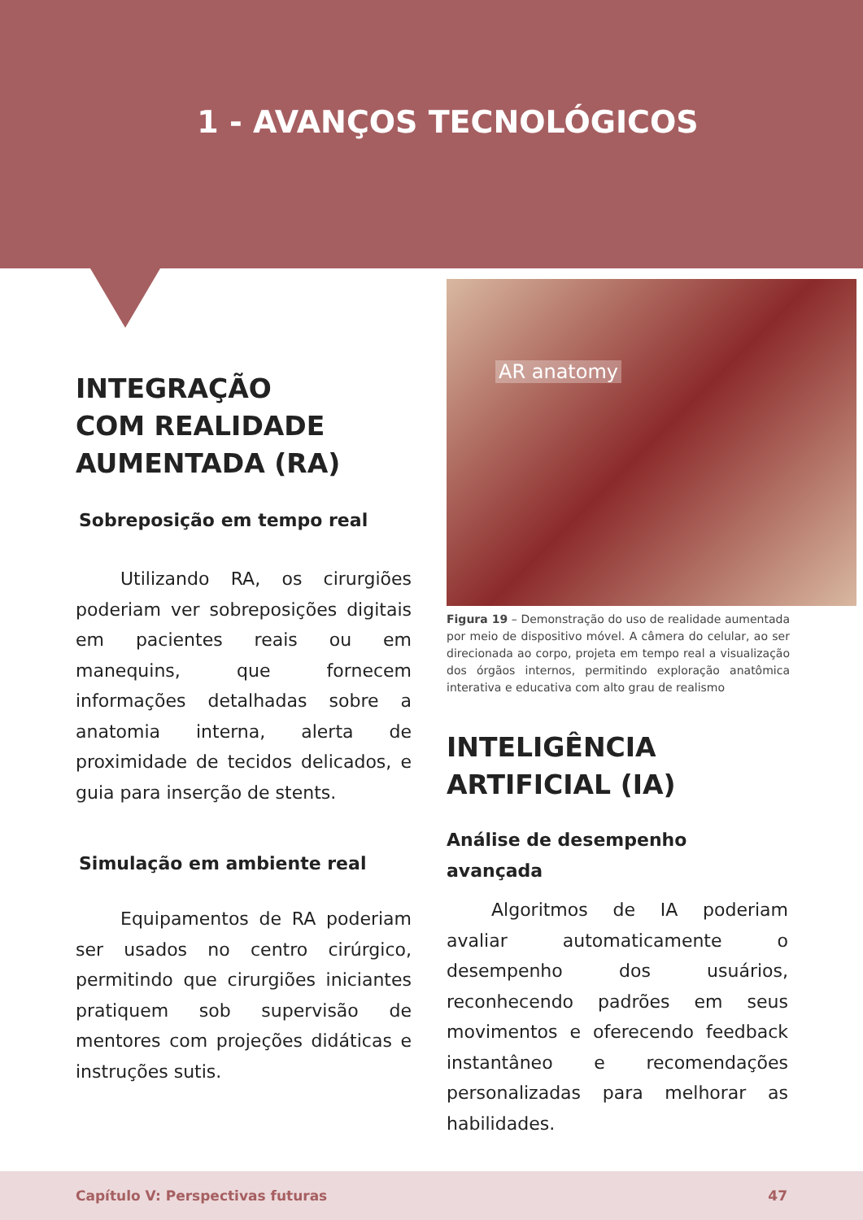1 - AVANÇOS TECNOLÓGICOS
INTEGRAÇÃO
COM REALIDADE
AUMENTADA (RA)
Sobreposição em tempo real
Utilizando RA, os cirurgiões poderiam ver sobreposições digitais em pacientes reais ou em manequins, que fornecem informações detalhadas sobre a anatomia interna, alerta de proximidade de tecidos delicados, e guia para inserção de stents.
Simulação em ambiente real
Equipamentos de RA poderiam ser usados no centro cirúrgico, permitindo que cirurgiões iniciantes pratiquem sob supervisão de mentores com projeções didáticas e instruções sutis.
AR anatomy
Figura 19 – Demonstração do uso de realidade aumentada por meio de dispositivo móvel. A câmera do celular, ao ser direcionada ao corpo, projeta em tempo real a visualização dos órgãos internos, permitindo exploração anatômica interativa e educativa com alto grau de realismo
INTELIGÊNCIA
ARTIFICIAL (IA)
Análise de desempenho
avançada
Algoritmos de IA poderiam avaliar automaticamente o desempenho dos usuários, reconhecendo padrões em seus movimentos e oferecendo feedback instantâneo e recomendações personalizadas para melhorar as habilidades.
Capítulo V: Perspectivas futuras 47